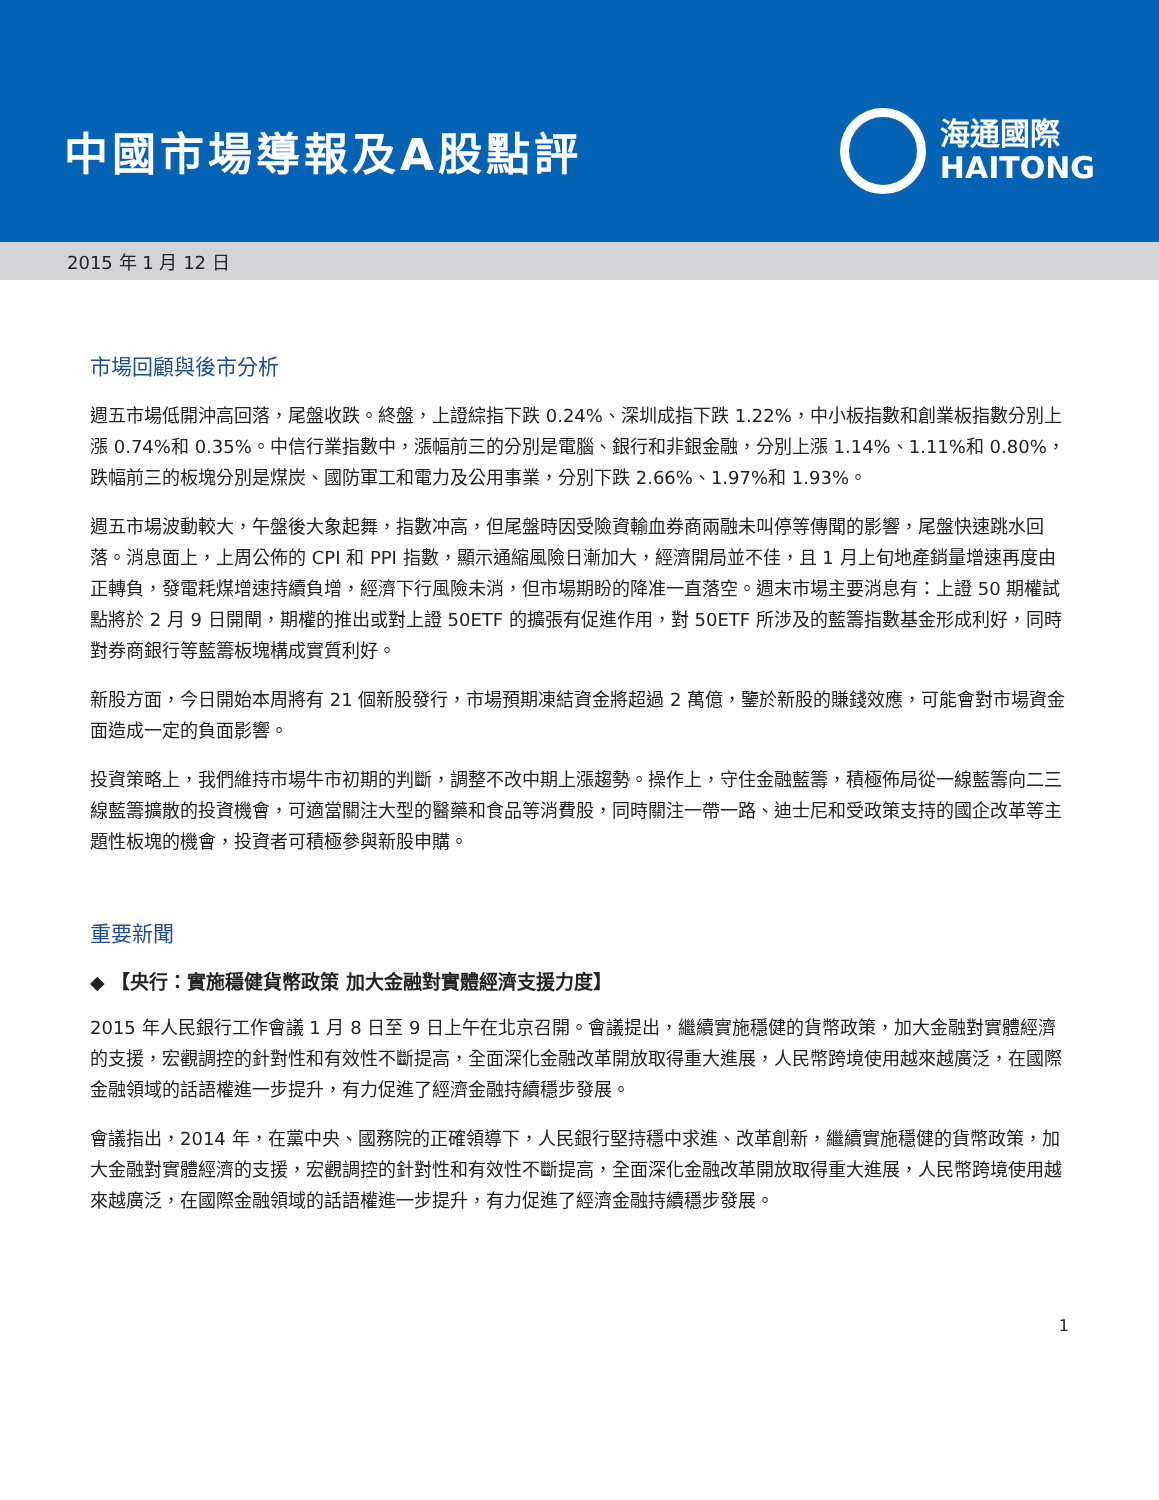中國市場導報及A股點評
海通國際
HAITONG
2015 年 1 月 12 日
市場回顧與後市分析
週五市場低開沖高回落，尾盤收跌。終盤，上證綜指下跌 0.24%、深圳成指下跌 1.22%，中小板指數和創業板指數分別上漲 0.74%和 0.35%。中信行業指數中，漲幅前三的分別是電腦、銀行和非銀金融，分別上漲 1.14%、1.11%和 0.80%，跌幅前三的板塊分別是煤炭、國防軍工和電力及公用事業，分別下跌 2.66%、1.97%和 1.93%。
週五市場波動較大，午盤後大象起舞，指數冲高，但尾盤時因受險資輸血券商兩融未叫停等傳聞的影響，尾盤快速跳水回落。消息面上，上周公佈的 CPI 和 PPI 指數，顯示通縮風險日漸加大，經濟開局並不佳，且 1 月上旬地產銷量增速再度由正轉負，發電耗煤增速持續負增，經濟下行風險未消，但市場期盼的降准一直落空。週末市場主要消息有：上證 50 期權試點將於 2 月 9 日開閘，期權的推出或對上證 50ETF 的擴張有促進作用，對 50ETF 所涉及的藍籌指數基金形成利好，同時對券商銀行等藍籌板塊構成實質利好。
新股方面，今日開始本周將有 21 個新股發行，市場預期凍結資金將超過 2 萬億，鑒於新股的賺錢效應，可能會對市場資金面造成一定的負面影響。
投資策略上，我們維持市場牛市初期的判斷，調整不改中期上漲趨勢。操作上，守住金融藍籌，積極佈局從一線藍籌向二三線藍籌擴散的投資機會，可適當關注大型的醫藥和食品等消費股，同時關注一帶一路、迪士尼和受政策支持的國企改革等主題性板塊的機會，投資者可積極參與新股申購。
重要新聞
◆ 【央行：實施穩健貨幣政策 加大金融對實體經濟支援力度】
2015 年人民銀行工作會議 1 月 8 日至 9 日上午在北京召開。會議提出，繼續實施穩健的貨幣政策，加大金融對實體經濟的支援，宏觀調控的針對性和有效性不斷提高，全面深化金融改革開放取得重大進展，人民幣跨境使用越來越廣泛，在國際金融領域的話語權進一步提升，有力促進了經濟金融持續穩步發展。
會議指出，2014 年，在黨中央、國務院的正確領導下，人民銀行堅持穩中求進、改革創新，繼續實施穩健的貨幣政策，加大金融對實體經濟的支援，宏觀調控的針對性和有效性不斷提高，全面深化金融改革開放取得重大進展，人民幣跨境使用越來越廣泛，在國際金融領域的話語權進一步提升，有力促進了經濟金融持續穩步發展。
1